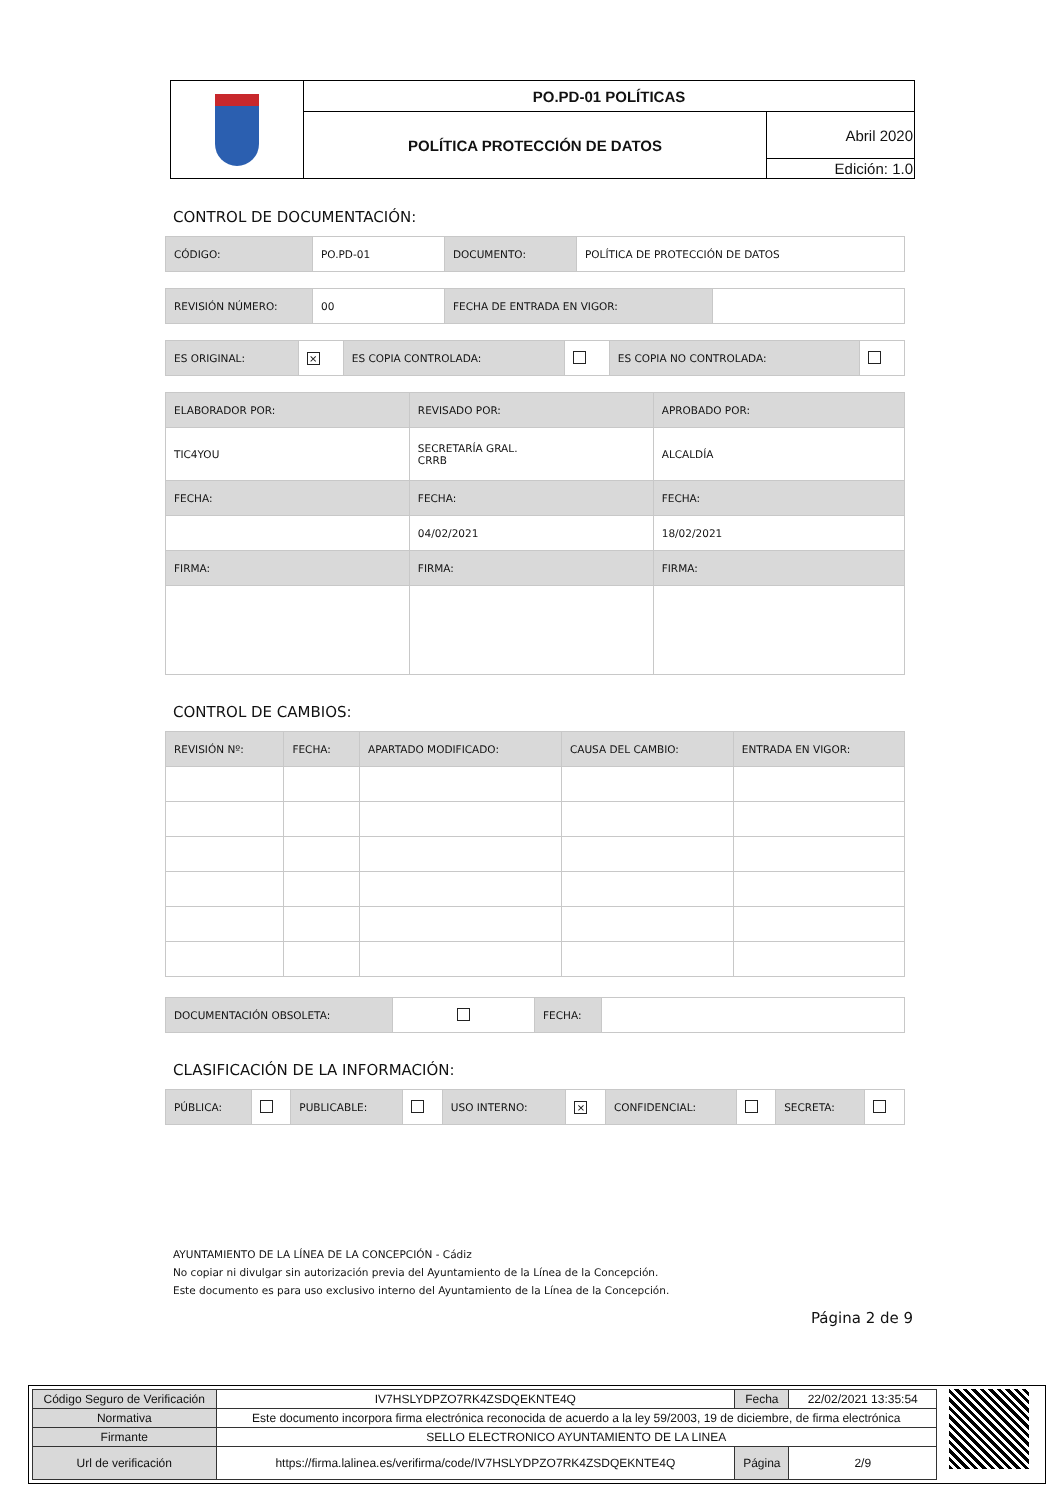| | PO.PD-01 POLÍTICAS | |
| | POLÍTICA PROTECCIÓN DE DATOS | Abril 2020 |
| | | Edición: 1.0 |
CONTROL DE DOCUMENTACIÓN:
| CÓDIGO: | PO.PD-01 | DOCUMENTO: | POLÍTICA DE PROTECCIÓN DE DATOS |
| REVISIÓN NÚMERO: | 00 | FECHA DE ENTRADA EN VIGOR: | |
| ES ORIGINAL: | × | ES COPIA CONTROLADA: | | ES COPIA NO CONTROLADA: | |
| ELABORADOR POR: | REVISADO POR: | APROBADO POR: |
| TIC4YOU | SECRETARÍA GRAL. CRRB | ALCALDÍA |
| FECHA: | FECHA: | FECHA: |
| | 04/02/2021 | 18/02/2021 |
| FIRMA: | FIRMA: | FIRMA: |
CONTROL DE CAMBIOS:
| REVISIÓN Nº: | FECHA: | APARTADO MODIFICADO: | CAUSA DEL CAMBIO: | ENTRADA EN VIGOR: |
| DOCUMENTACIÓN OBSOLETA: | | FECHA: | |
CLASIFICACIÓN DE LA INFORMACIÓN:
| PÚBLICA: | | PUBLICABLE: | | USO INTERNO: | × | CONFIDENCIAL: | | SECRETA: | |
AYUNTAMIENTO DE LA LÍNEA DE LA CONCEPCIÓN - Cádiz
No copiar ni divulgar sin autorización previa del Ayuntamiento de la Línea de la Concepción.
Este documento es para uso exclusivo interno del Ayuntamiento de la Línea de la Concepción.
Página 2 de 9
| Código Seguro de Verificación | IV7HSLYDPZO7RK4ZSDQEKNTE4Q | Fecha | 22/02/2021 13:35:54 |
| Normativa | Este documento incorpora firma electrónica reconocida de acuerdo a la ley 59/2003, 19 de diciembre, de firma electrónica | | |
| Firmante | SELLO ELECTRONICO AYUNTAMIENTO DE LA LINEA | | |
| Url de verificación | https://firma.lalinea.es/verifirma/code/IV7HSLYDPZO7RK4ZSDQEKNTE4Q | Página | 2/9 |